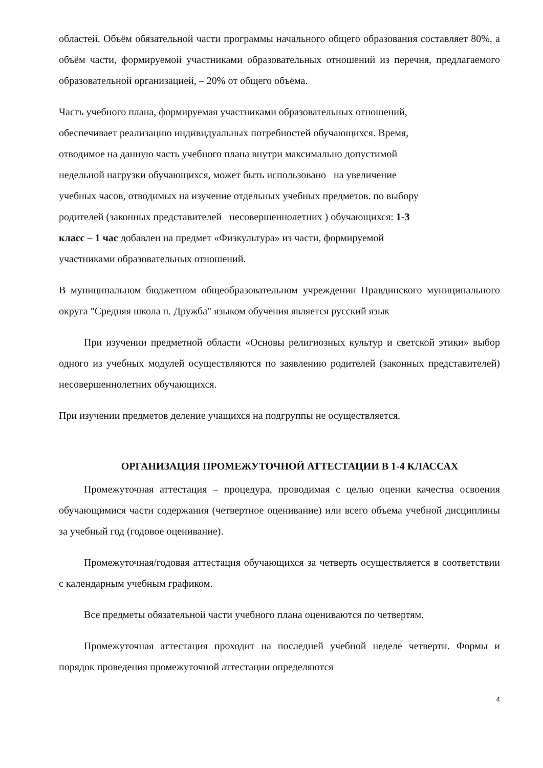областей. Объём обязательной части программы начального общего образования составляет 80%, а объём части, формируемой участниками образовательных отношений из перечня, предлагаемого образовательной организацией, – 20% от общего объёма.
Часть учебного плана, формируемая участниками образовательных отношений,
обеспечивает реализацию индивидуальных потребностей обучающихся. Время,
отводимое на данную часть учебного плана внутри максимально допустимой
недельной нагрузки обучающихся, может быть использовано на увеличение
учебных часов, отводимых на изучение отдельных учебных предметов. по выбору
родителей (законных представителей несовершеннолетних ) обучающихся: 1-3
класс – 1 час добавлен на предмет «Физкультура» из части, формируемой
участниками образовательных отношений.
В муниципальном бюджетном общеобразовательном учреждении Правдинского муниципального округа "Средняя школа п. Дружба" языком обучения является русский язык
При изучении предметной области «Основы религиозных культур и светской этики» выбор одного из учебных модулей осуществляются по заявлению родителей (законных представителей) несовершеннолетних обучающихся.
При изучении предметов деление учащихся на подгруппы не осуществляется.
ОРГАНИЗАЦИЯ ПРОМЕЖУТОЧНОЙ АТТЕСТАЦИИ В 1-4 КЛАССАХ
Промежуточная аттестация – процедура, проводимая с целью оценки качества освоения обучающимися части содержания (четвертное оценивание) или всего объема учебной дисциплины за учебный год (годовое оценивание).
Промежуточная/годовая аттестация обучающихся за четверть осуществляется в соответствии с календарным учебным графиком.
Все предметы обязательной части учебного плана оцениваются по четвертям.
Промежуточная аттестация проходит на последней учебной неделе четверти. Формы и порядок проведения промежуточной аттестации определяются
4